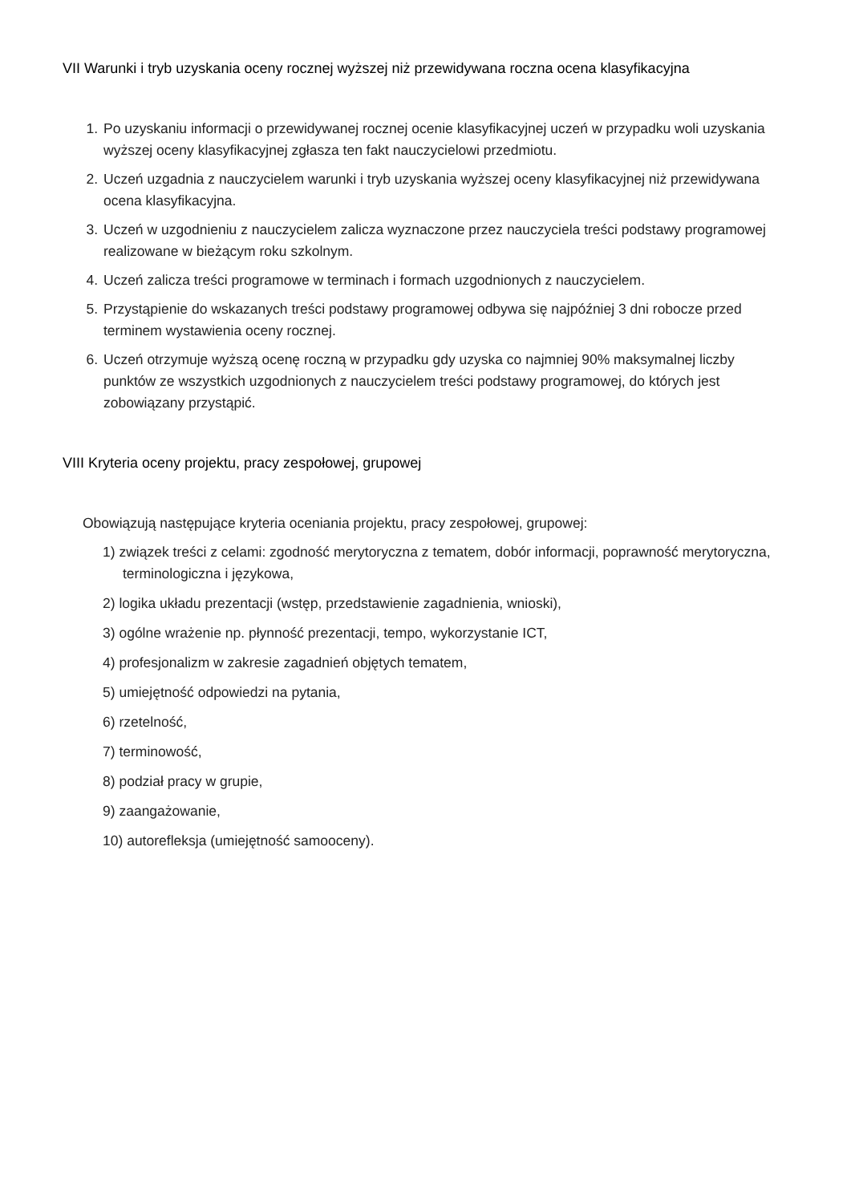VII Warunki i tryb uzyskania oceny rocznej wyższej niż przewidywana roczna ocena klasyfikacyjna
1. Po uzyskaniu informacji o przewidywanej rocznej ocenie klasyfikacyjnej uczeń w przypadku woli uzyskania wyższej oceny klasyfikacyjnej zgłasza ten fakt nauczycielowi przedmiotu.
2. Uczeń uzgadnia z nauczycielem warunki i tryb uzyskania wyższej oceny klasyfikacyjnej niż przewidywana ocena klasyfikacyjna.
3. Uczeń w uzgodnieniu z nauczycielem zalicza wyznaczone przez nauczyciela treści podstawy programowej realizowane w bieżącym roku szkolnym.
4. Uczeń zalicza treści programowe w terminach i formach uzgodnionych z nauczycielem.
5. Przystąpienie do wskazanych treści podstawy programowej odbywa się najpóźniej 3 dni robocze przed terminem wystawienia oceny rocznej.
6. Uczeń otrzymuje wyższą ocenę roczną w przypadku gdy uzyska co najmniej 90% maksymalnej liczby punktów ze wszystkich uzgodnionych z nauczycielem treści podstawy programowej, do których jest zobowiązany przystąpić.
VIII Kryteria oceny projektu, pracy zespołowej, grupowej
Obowiązują następujące kryteria oceniania projektu, pracy zespołowej, grupowej:
1) związek treści z celami: zgodność merytoryczna z tematem, dobór informacji, poprawność merytoryczna, terminologiczna i językowa,
2) logika układu prezentacji (wstęp, przedstawienie zagadnienia, wnioski),
3) ogólne wrażenie np. płynność prezentacji, tempo, wykorzystanie ICT,
4) profesjonalizm w zakresie zagadnień objętych tematem,
5) umiejętność odpowiedzi na pytania,
6) rzetelność,
7) terminowość,
8) podział pracy w grupie,
9) zaangażowanie,
10) autorefleksja (umiejętność samooceny).